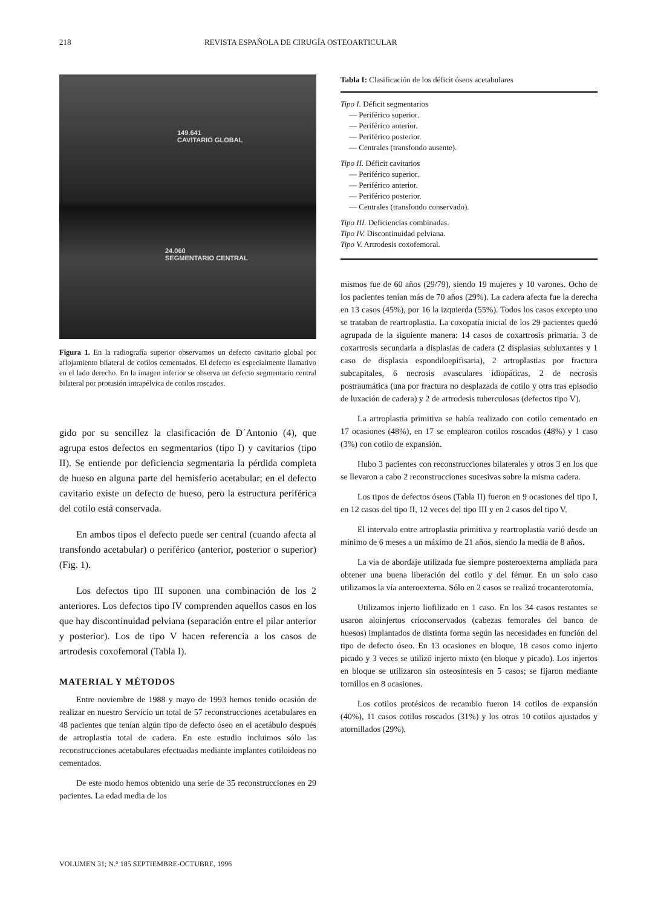218 REVISTA ESPAÑOLA DE CIRUGÍA OSTEOARTICULAR
149.641
CAVITARIO GLOBAL
24.060
SEGMENTARIO CENTRAL
Figura 1. En la radiografía superior observamos un defecto cavitario global por aflojamiento bilateral de cotilos cementados. El defecto es especialmente llamativo en el lado derecho. En la imagen inferior se observa un defecto segmentario central bilateral por protusión intrapélvica de cotilos roscados.
gido por su sencillez la clasificación de D´Antonio (4), que agrupa estos defectos en segmentarios (tipo I) y cavitarios (tipo II). Se entiende por deficiencia segmentaria la pérdida completa de hueso en alguna parte del hemisferio acetabular; en el defecto cavitario existe un defecto de hueso, pero la estructura periférica del cotilo está conservada.
En ambos tipos el defecto puede ser central (cuando afecta al transfondo acetabular) o periférico (anterior, posterior o superior) (Fig. 1).
Los defectos tipo III suponen una combinación de los 2 anteriores. Los defectos tipo IV comprenden aquellos casos en los que hay discontinuidad pelviana (separación entre el pilar anterior y posterior). Los de tipo V hacen referencia a los casos de artrodesis coxofemoral (Tabla I).
MATERIAL Y MÉTODOS
Entre noviembre de 1988 y mayo de 1993 hemos tenido ocasión de realizar en nuestro Servicio un total de 57 reconstrucciones acetabulares en 48 pacientes que tenían algún tipo de defecto óseo en el acetábulo después de artroplastia total de cadera. En este estudio incluimos sólo las reconstrucciones acetabulares efectuadas mediante implantes cotiloideos no cementados.
De este modo hemos obtenido una serie de 35 reconstrucciones en 29 pacientes. La edad media de los
Tabla I: Clasificación de los déficit óseos acetabulares
Tipo I. Déficit segmentarios
— Periférico superior.
— Periférico anterior.
— Periférico posterior.
— Centrales (transfondo ausente).
Tipo II. Déficit cavitarios
— Periférico superior.
— Periférico anterior.
— Periférico posterior.
— Centrales (transfondo conservado).
Tipo III. Deficiencias combinadas.
Tipo IV. Discontinuidad pelviana.
Tipo V. Artrodesis coxofemoral.
mismos fue de 60 años (29/79), siendo 19 mujeres y 10 varones. Ocho de los pacientes tenían más de 70 años (29%). La cadera afecta fue la derecha en 13 casos (45%), por 16 la izquierda (55%). Todos los casos excepto uno se trataban de reartroplastia. La coxopatía inicial de los 29 pacientes quedó agrupada de la siguiente manera: 14 casos de coxartrosis primaria. 3 de coxartrosis secundaria a displasias de cadera (2 displasias subluxantes y 1 caso de displasia espondiloepifisaria), 2 artroplastias por fractura subcapitales, 6 necrosis avasculares idiopáticas, 2 de necrosis postraumática (una por fractura no desplazada de cotilo y otra tras episodio de luxación de cadera) y 2 de artrodesis tuberculosas (defectos tipo V).
La artroplastia primitiva se había realizado con cotilo cementado en 17 ocasiones (48%), en 17 se emplearon cotilos roscados (48%) y 1 caso (3%) con cotilo de expansión.
Hubo 3 pacientes con reconstrucciones bilaterales y otros 3 en los que se llevaron a cabo 2 reconstrucciones sucesivas sobre la misma cadera.
Los tipos de defectos óseos (Tabla II) fueron en 9 ocasiones del tipo I, en 12 casos del tipo II, 12 veces del tipo III y en 2 casos del tipo V.
El intervalo entre artroplastia primitiva y reartroplastia varió desde un mínimo de 6 meses a un máximo de 21 años, siendo la media de 8 años.
La vía de abordaje utilizada fue siempre posteroexterna ampliada para obtener una buena liberación del cotilo y del fémur. En un solo caso utilizamos la vía anteroexterna. Sólo en 2 casos se realizó trocanterotomía.
Utilizamos injerto liofilizado en 1 caso. En los 34 casos restantes se usaron aloinjertos crioconservados (cabezas femorales del banco de huesos) implantados de distinta forma según las necesidades en función del tipo de defecto óseo. En 13 ocasiones en bloque, 18 casos como injerto picado y 3 veces se utilizó injerto mixto (en bloque y picado). Los injertos en bloque se utilizaron sin osteosíntesis en 5 casos; se fijaron mediante tornillos en 8 ocasiones.
Los cotilos protésicos de recambio fueron 14 cotilos de expansión (40%), 11 casos cotilos roscados (31%) y los otros 10 cotilos ajustados y atornillados (29%).
VOLUMEN 31; N.° 185 SEPTIEMBRE-OCTUBRE, 1996